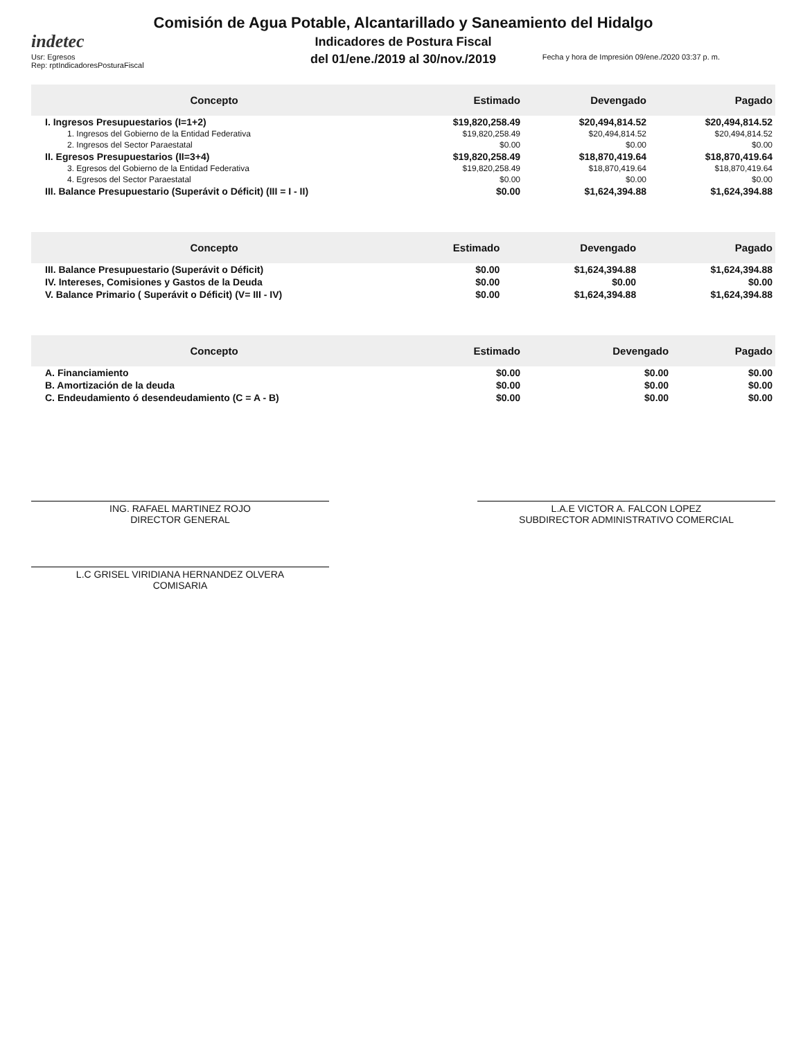indetec
Comisión de Agua Potable, Alcantarillado y Saneamiento del Hidalgo
Indicadores de Postura Fiscal
del 01/ene./2019 al 30/nov./2019
Usr: Egresos
Rep: rptIndicadoresPosturaFiscal
Fecha y hora de Impresión 09/ene./2020 03:37 p. m.
| Concepto | Estimado | Devengado | Pagado |
| --- | --- | --- | --- |
| I. Ingresos Presupuestarios (I=1+2) | $19,820,258.49 | $20,494,814.52 | $20,494,814.52 |
| 1. Ingresos del Gobierno de la Entidad Federativa | $19,820,258.49 | $20,494,814.52 | $20,494,814.52 |
| 2. Ingresos del Sector Paraestatal | $0.00 | $0.00 | $0.00 |
| II. Egresos Presupuestarios (II=3+4) | $19,820,258.49 | $18,870,419.64 | $18,870,419.64 |
| 3. Egresos del Gobierno de la Entidad Federativa | $19,820,258.49 | $18,870,419.64 | $18,870,419.64 |
| 4. Egresos del Sector Paraestatal | $0.00 | $0.00 | $0.00 |
| III. Balance Presupuestario (Superávit o Déficit) (III = I - II) | $0.00 | $1,624,394.88 | $1,624,394.88 |
| Concepto | Estimado | Devengado | Pagado |
| --- | --- | --- | --- |
| III. Balance Presupuestario (Superávit o Déficit) | $0.00 | $1,624,394.88 | $1,624,394.88 |
| IV. Intereses, Comisiones y Gastos de la Deuda | $0.00 | $0.00 | $0.00 |
| V. Balance Primario ( Superávit o Déficit) (V= III - IV) | $0.00 | $1,624,394.88 | $1,624,394.88 |
| Concepto | Estimado | Devengado | Pagado |
| --- | --- | --- | --- |
| A. Financiamiento | $0.00 | $0.00 | $0.00 |
| B. Amortización de la deuda | $0.00 | $0.00 | $0.00 |
| C. Endeudamiento ó desendeudamiento (C = A - B) | $0.00 | $0.00 | $0.00 |
ING. RAFAEL MARTINEZ ROJO
DIRECTOR GENERAL
L.A.E VICTOR A. FALCON LOPEZ
SUBDIRECTOR ADMINISTRATIVO COMERCIAL
L.C GRISEL VIRIDIANA HERNANDEZ OLVERA
COMISARIA